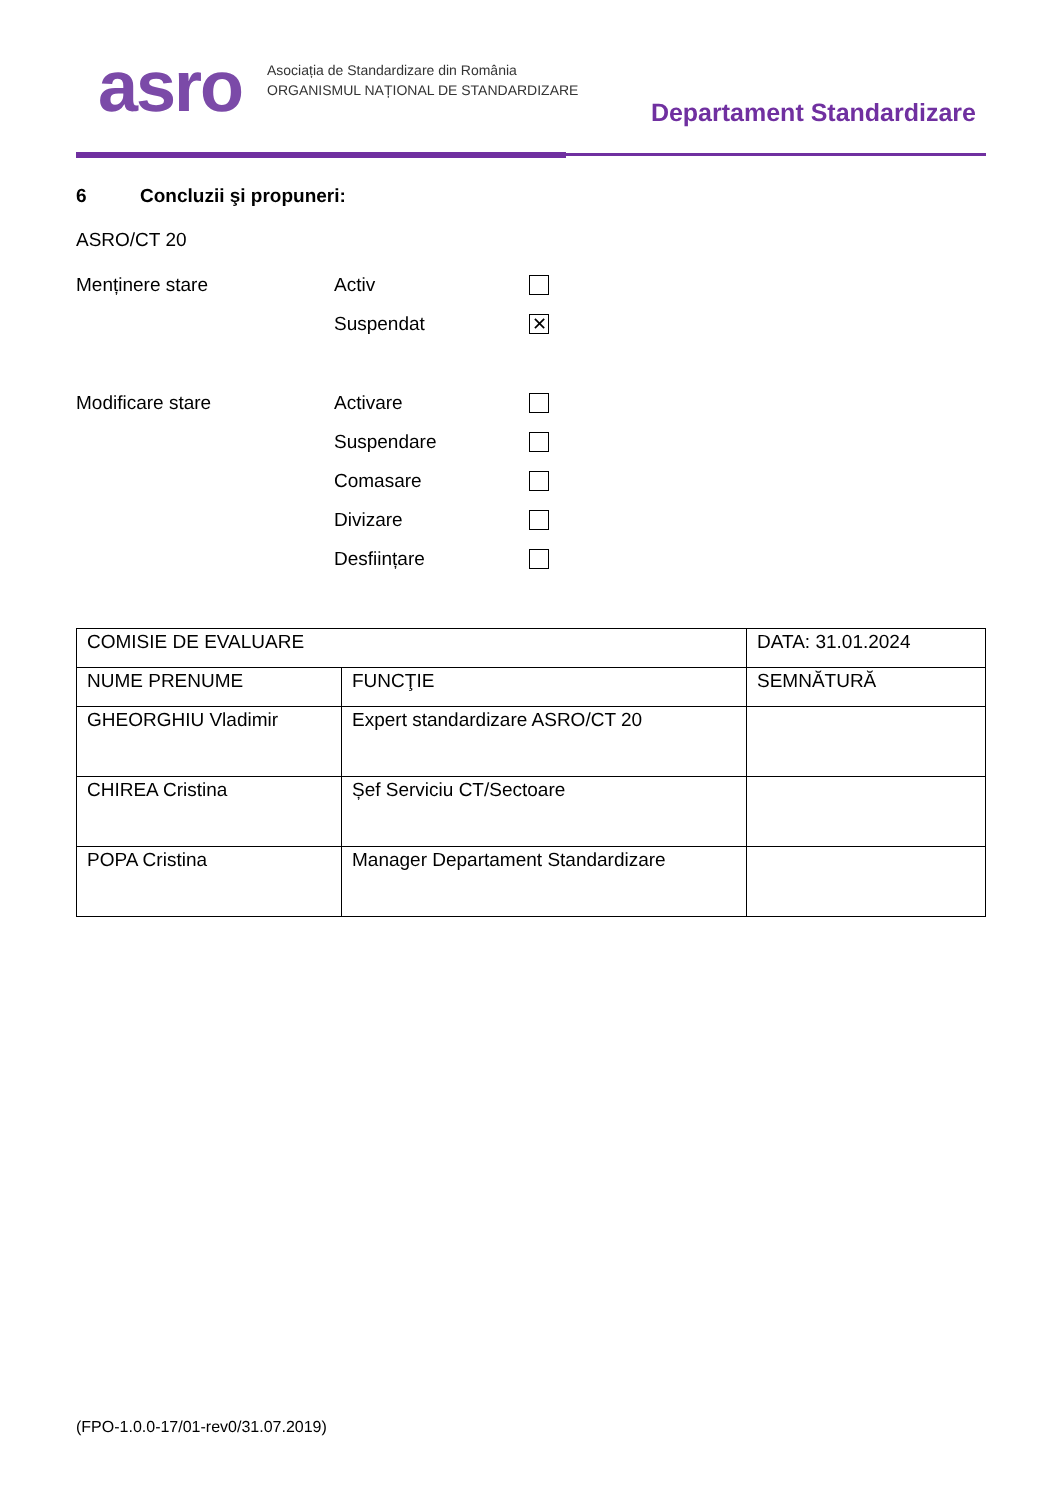asro
Asociația de Standardizare din România
ORGANISMUL NAȚIONAL DE STANDARDIZARE
Departament Standardizare
6 Concluzii şi propuneri:
ASRO/CT 20
Menținere stare Activ
Suspendat
✕
Modificare stare Activare
Suspendare
Comasare
Divizare
Desființare
| COMISIE DE EVALUARE | | DATA: 31.01.2024 |
| NUME PRENUME | FUNCŢIE | SEMNĂTURĂ |
| GHEORGHIU Vladimir | Expert standardizare ASRO/CT 20 | |
| CHIREA Cristina | Șef Serviciu CT/Sectoare | |
| POPA Cristina | Manager Departament Standardizare | |
(FPO-1.0.0-17/01-rev0/31.07.2019)